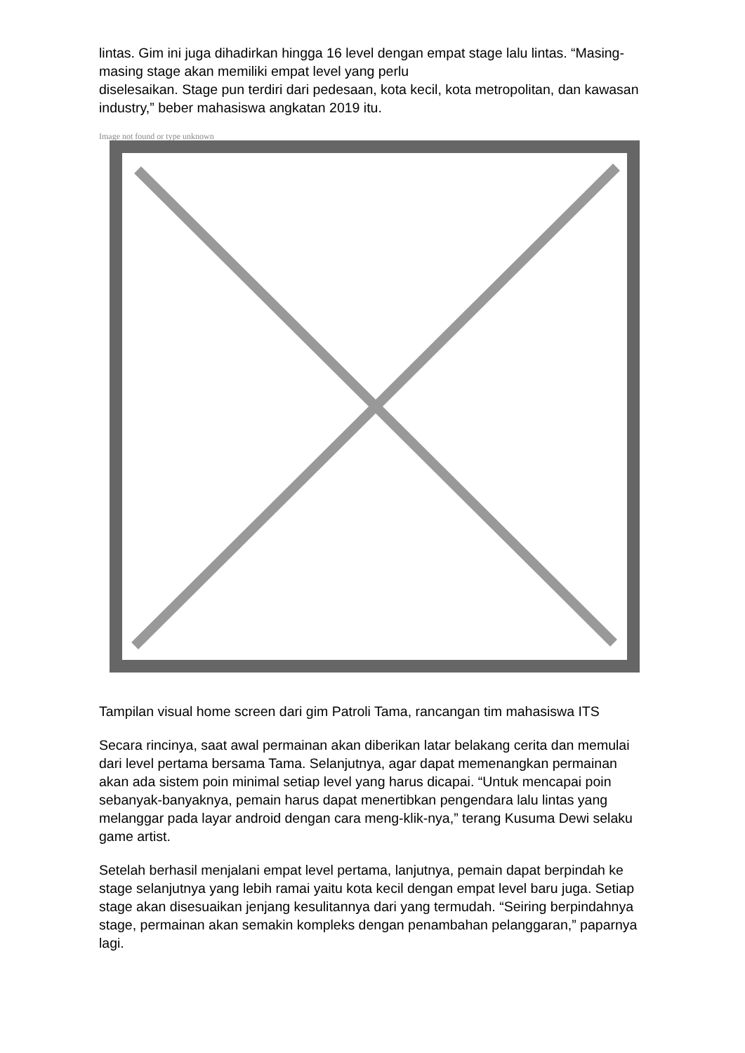lintas. Gim ini juga dihadirkan hingga 16 level dengan empat stage lalu lintas. “Masing-masing stage akan memiliki empat level yang perlu
diselesaikan. Stage pun terdiri dari pedesaan, kota kecil, kota metropolitan, dan kawasan industry,” beber mahasiswa angkatan 2019 itu.
Image not found or type unknown
Tampilan visual home screen dari gim Patroli Tama, rancangan tim mahasiswa ITS
Secara rincinya, saat awal permainan akan diberikan latar belakang cerita dan memulai dari level pertama bersama Tama. Selanjutnya, agar dapat memenangkan permainan akan ada sistem poin minimal setiap level yang harus dicapai. “Untuk mencapai poin sebanyak-banyaknya, pemain harus dapat menertibkan pengendara lalu lintas yang melanggar pada layar android dengan cara meng-klik-nya,” terang Kusuma Dewi selaku game artist.
Setelah berhasil menjalani empat level pertama, lanjutnya, pemain dapat berpindah ke stage selanjutnya yang lebih ramai yaitu kota kecil dengan empat level baru juga. Setiap stage akan disesuaikan jenjang kesulitannya dari yang termudah. “Seiring berpindahnya stage, permainan akan semakin kompleks dengan penambahan pelanggaran,” paparnya lagi.